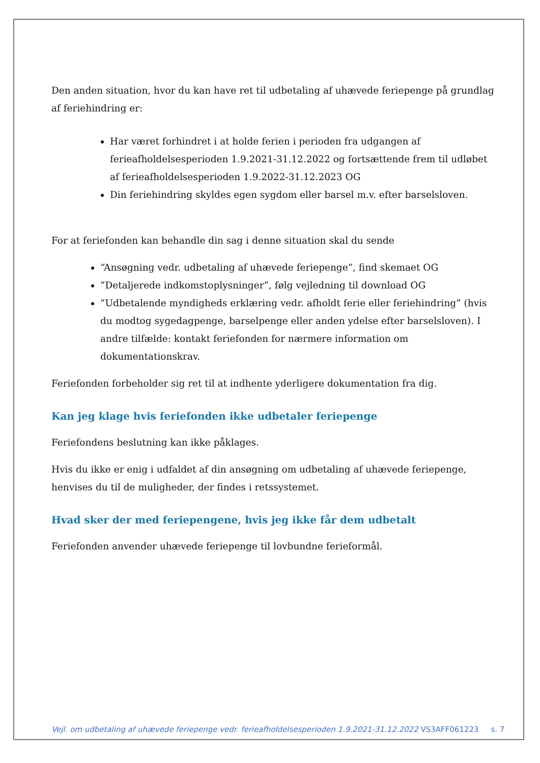Den anden situation, hvor du kan have ret til udbetaling af uhævede feriepenge på grundlag af feriehindring er:
Har været forhindret i at holde ferien i perioden fra udgangen af ferieafholdelsesperioden 1.9.2021-31.12.2022 og fortsættende frem til udløbet af ferieafholdelsesperioden 1.9.2022-31.12.2023 OG
Din feriehindring skyldes egen sygdom eller barsel m.v. efter barselsloven.
For at feriefonden kan behandle din sag i denne situation skal du sende
“Ansøgning vedr. udbetaling af uhævede feriepenge”, find skemaet OG
”Detaljerede indkomstoplysninger”, følg vejledning til download OG
”Udbetalende myndigheds erklæring vedr. afholdt ferie eller feriehindring” (hvis du modtog sygedagpenge, barselpenge eller anden ydelse efter barselsloven). I andre tilfælde: kontakt feriefonden for nærmere information om dokumentationskrav.
Feriefonden forbeholder sig ret til at indhente yderligere dokumentation fra dig.
Kan jeg klage hvis feriefonden ikke udbetaler feriepenge
Feriefondens beslutning kan ikke påklages.
Hvis du ikke er enig i udfaldet af din ansøgning om udbetaling af uhævede feriepenge, henvises du til de muligheder, der findes i retssystemet.
Hvad sker der med feriepengene, hvis jeg ikke får dem udbetalt
Feriefonden anvender uhævede feriepenge til lovbundne ferieformål.
Vejl. om udbetaling af uhævede feriepenge vedr. ferieafholdelsesperioden 1.9.2021-31.12.2022 VS3AFF061223 s. 7